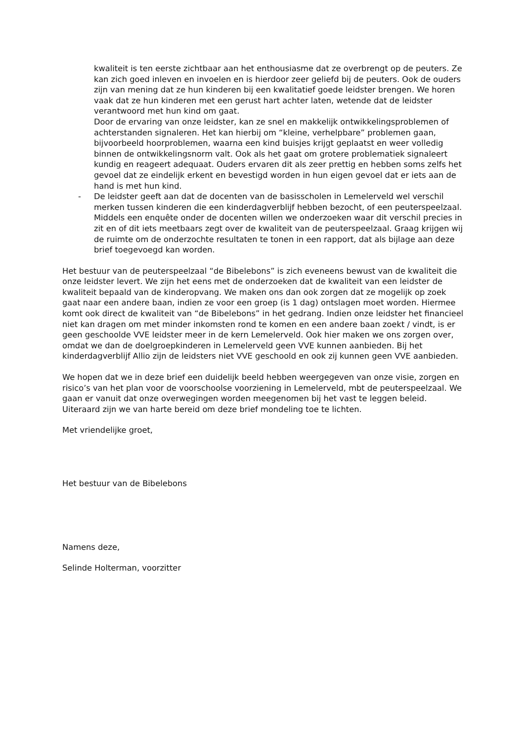kwaliteit is ten eerste zichtbaar aan het enthousiasme dat ze overbrengt op de peuters. Ze kan zich goed inleven en invoelen en is hierdoor zeer geliefd bij de peuters. Ook de ouders zijn van mening dat ze hun kinderen bij een kwalitatief goede leidster brengen. We horen vaak dat ze hun kinderen met een gerust hart achter laten, wetende dat de leidster verantwoord met hun kind om gaat.
Door de ervaring van onze leidster, kan ze snel en makkelijk ontwikkelingsproblemen of achterstanden signaleren. Het kan hierbij om “kleine, verhelpbare” problemen gaan, bijvoorbeeld hoorproblemen, waarna een kind buisjes krijgt geplaatst en weer volledig binnen de ontwikkelingsnorm valt. Ook als het gaat om grotere problematiek signaleert kundig en reageert adequaat. Ouders ervaren dit als zeer prettig en hebben soms zelfs het gevoel dat ze eindelijk erkent en bevestigd worden in hun eigen gevoel dat er iets aan de hand is met hun kind.
- De leidster geeft aan dat de docenten van de basisscholen in Lemelerveld wel verschil merken tussen kinderen die een kinderdagverblijf hebben bezocht, of een peuterspeelzaal. Middels een enquête onder de docenten willen we onderzoeken waar dit verschil precies in zit en of dit iets meetbaars zegt over de kwaliteit van de peuterspeelzaal. Graag krijgen wij de ruimte om de onderzochte resultaten te tonen in een rapport, dat als bijlage aan deze brief toegevoegd kan worden.
Het bestuur van de peuterspeelzaal “de Bibelebons” is zich eveneens bewust van de kwaliteit die onze leidster levert. We zijn het eens met de onderzoeken dat de kwaliteit van een leidster de kwaliteit bepaald van de kinderopvang. We maken ons dan ook zorgen dat ze mogelijk op zoek gaat naar een andere baan, indien ze voor een groep (is 1 dag) ontslagen moet worden. Hiermee komt ook direct de kwaliteit van “de Bibelebons” in het gedrang. Indien onze leidster het financieel niet kan dragen om met minder inkomsten rond te komen en een andere baan zoekt / vindt, is er geen geschoolde VVE leidster meer in de kern Lemelerveld. Ook hier maken we ons zorgen over, omdat we dan de doelgroepkinderen in Lemelerveld geen VVE kunnen aanbieden. Bij het kinderdagverblijf Allio zijn de leidsters niet VVE geschoold en ook zij kunnen geen VVE aanbieden.
We hopen dat we in deze brief een duidelijk beeld hebben weergegeven van onze visie, zorgen en risico’s van het plan voor de voorschoolse voorziening in Lemelerveld, mbt de peuterspeelzaal. We gaan er vanuit dat onze overwegingen worden meegenomen bij het vast te leggen beleid. Uiteraard zijn we van harte bereid om deze brief mondeling toe te lichten.
Met vriendelijke groet,
Het bestuur van de Bibelebons
Namens deze,
Selinde Holterman, voorzitter